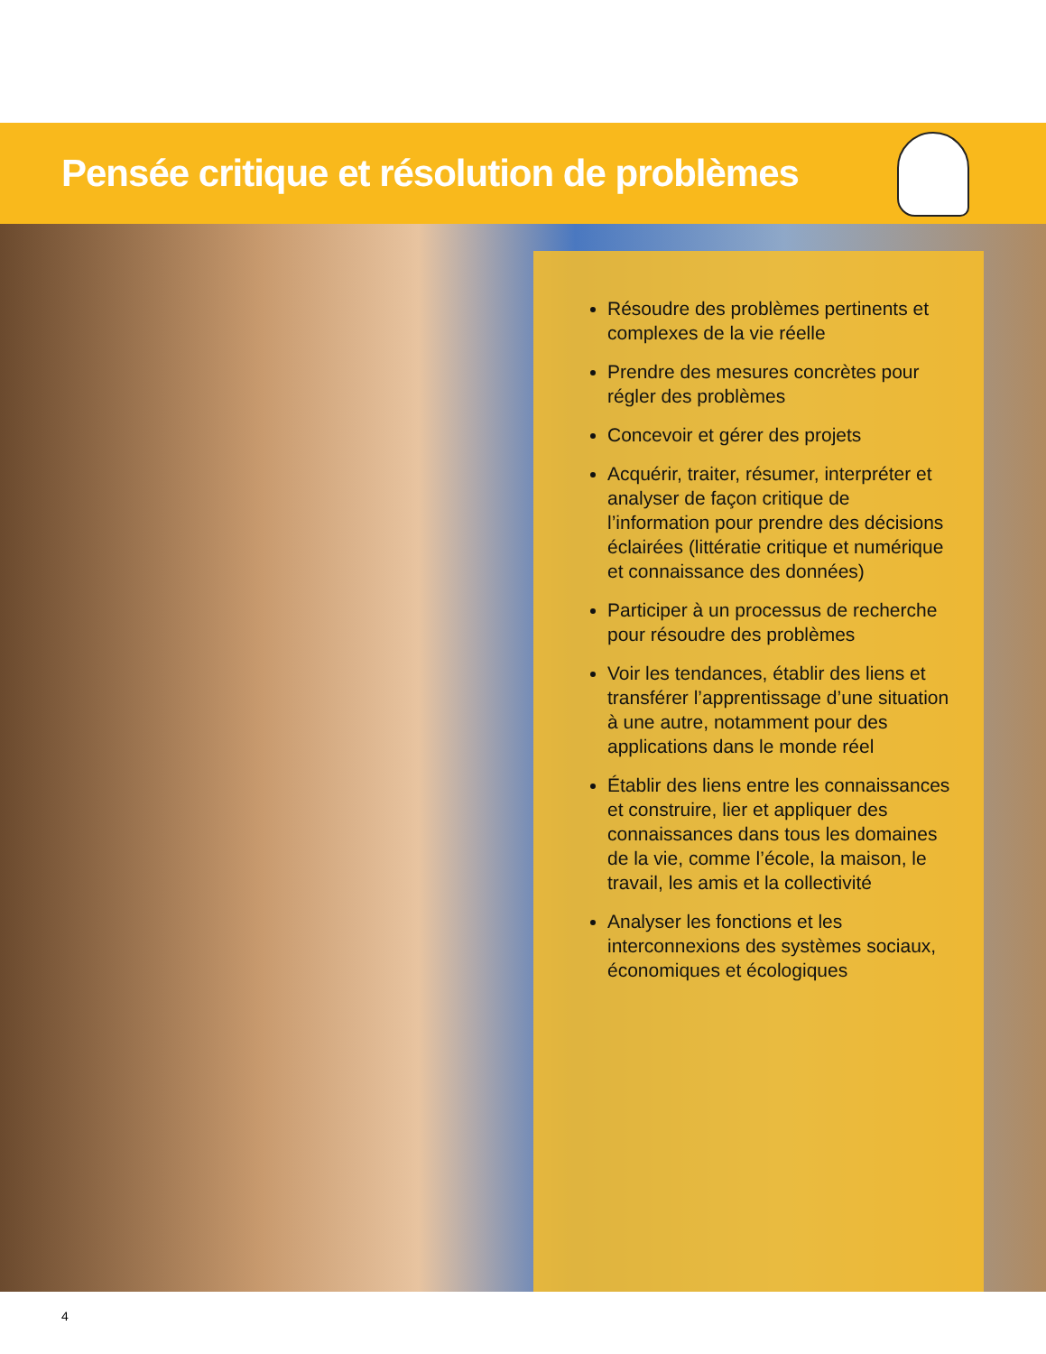Pensée critique et résolution de problèmes
Résoudre des problèmes pertinents et complexes de la vie réelle
Prendre des mesures concrètes pour régler des problèmes
Concevoir et gérer des projets
Acquérir, traiter, résumer, interpréter et analyser de façon critique de l’information pour prendre des décisions éclairées (littératie critique et numérique et connaissance des données)
Participer à un processus de recherche pour résoudre des problèmes
Voir les tendances, établir des liens et transférer l’apprentissage d’une situation à une autre, notamment pour des applications dans le monde réel
Établir des liens entre les connaissances et construire, lier et appliquer des connaissances dans tous les domaines de la vie, comme l’école, la maison, le travail, les amis et la collectivité
Analyser les fonctions et les interconnexions des systèmes sociaux, économiques et écologiques
4